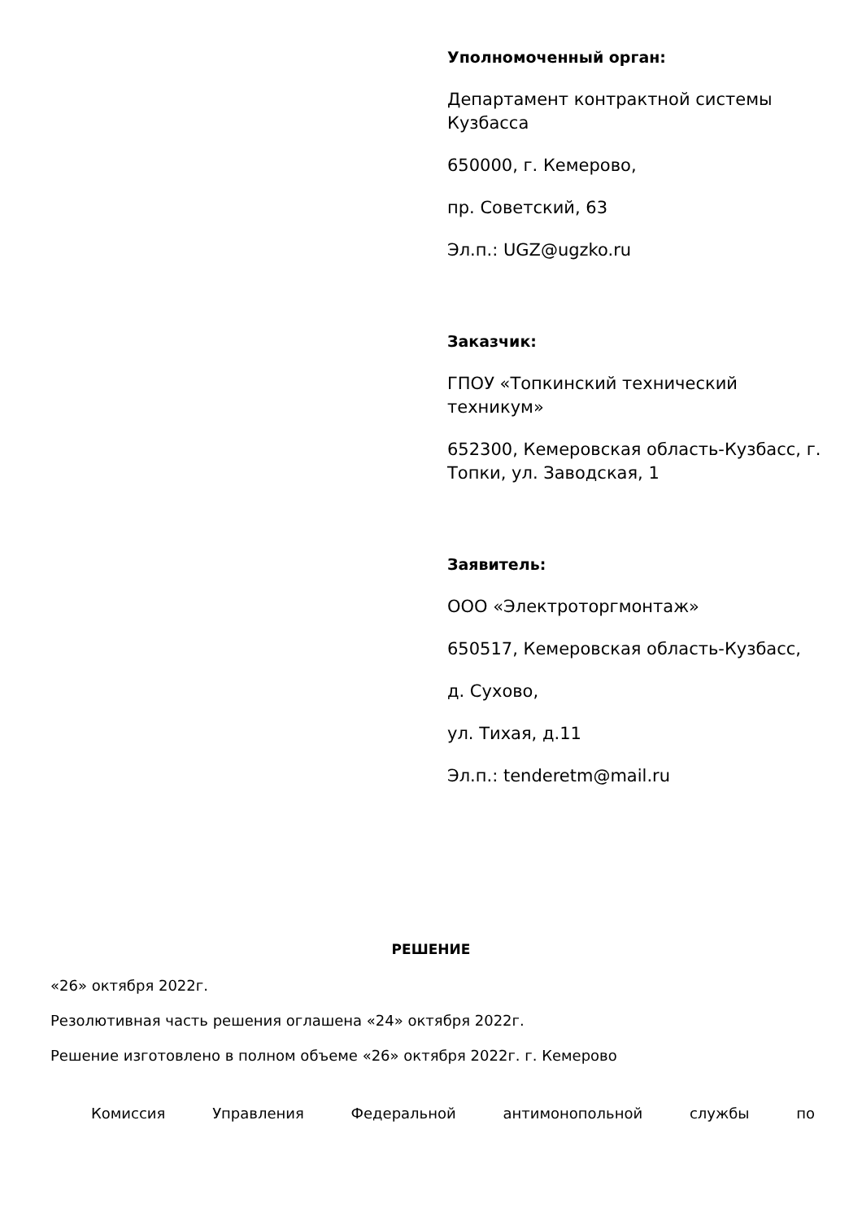Уполномоченный орган:
Департамент контрактной системы Кузбасса
650000, г. Кемерово,
пр. Советский, 63
Эл.п.: UGZ@ugzko.ru
Заказчик:
ГПОУ «Топкинский технический техникум»
652300, Кемеровская область-Кузбасс, г. Топки, ул. Заводская, 1
Заявитель:
ООО «Электроторгмонтаж»
650517, Кемеровская область-Кузбасс,
д. Сухово,
ул. Тихая, д.11
Эл.п.: tenderetm@mail.ru
РЕШЕНИЕ
«26» октября 2022г.
Резолютивная часть решения оглашена «24» октября 2022г.
Решение изготовлено в полном объеме «26» октября 2022г. г. Кемерово
Комиссия Управления Федеральной антимонопольной службы по